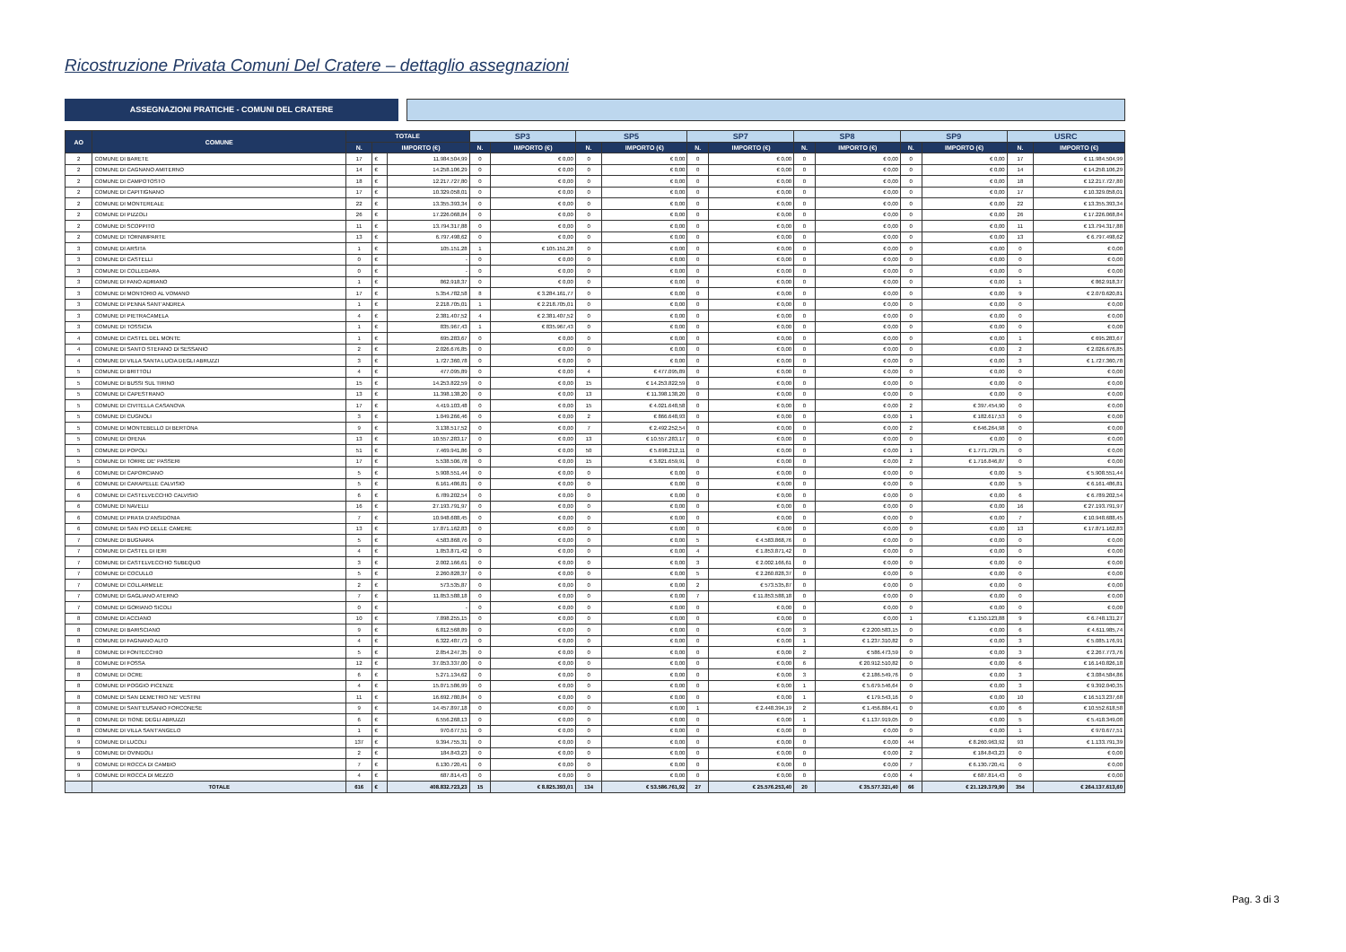Ricostruzione Privata Comuni Del Cratere – dettaglio assegnazioni
ASSEGNAZIONI PRATICHE - COMUNI DEL CRATERE
| AO | COMUNE | TOTALE | | | SP3 | | SP5 | | SP7 | | SP8 | | SP9 | | USRC | |
| --- | --- | --- | --- | --- | --- | --- | --- | --- | --- | --- | --- | --- | --- | --- | --- | --- |
| | | N. | IMPORTO (€) | | N. | IMPORTO (€) | N. | IMPORTO (€) | N. | IMPORTO (€) | N. | IMPORTO (€) | N. | IMPORTO (€) | N. | IMPORTO (€) |
| 2 | COMUNE DI BARETE | 17 | € | 11.984.504,99 | 0 | € 0,00 | 0 | € 0,00 | 0 | € 0,00 | 0 | € 0,00 | 0 | € 0,00 | 17 | € 11.984.504,99 |
| 2 | COMUNE DI CAGNANO AMITERNO | 14 | € | 14.258.106,29 | 0 | € 0,00 | 0 | € 0,00 | 0 | € 0,00 | 0 | € 0,00 | 0 | € 0,00 | 14 | € 14.258.106,29 |
| 2 | COMUNE DI CAMPOTOSTO | 18 | € | 12.217.727,80 | 0 | € 0,00 | 0 | € 0,00 | 0 | € 0,00 | 0 | € 0,00 | 0 | € 0,00 | 18 | € 12.217.727,80 |
| 2 | COMUNE DI CAPITIGNANO | 17 | € | 10.329.058,01 | 0 | € 0,00 | 0 | € 0,00 | 0 | € 0,00 | 0 | € 0,00 | 0 | € 0,00 | 17 | € 10.329.058,01 |
| 2 | COMUNE DI MONTEREALE | 22 | € | 13.355.393,34 | 0 | € 0,00 | 0 | € 0,00 | 0 | € 0,00 | 0 | € 0,00 | 0 | € 0,00 | 22 | € 13.355.393,34 |
| 2 | COMUNE DI PIZZOLI | 26 | € | 17.226.068,84 | 0 | € 0,00 | 0 | € 0,00 | 0 | € 0,00 | 0 | € 0,00 | 0 | € 0,00 | 26 | € 17.226.068,84 |
| 2 | COMUNE DI SCOPPITO | 11 | € | 13.794.317,88 | 0 | € 0,00 | 0 | € 0,00 | 0 | € 0,00 | 0 | € 0,00 | 0 | € 0,00 | 11 | € 13.794.317,88 |
| 2 | COMUNE DI TORNIMPARTE | 13 | € | 6.797.498,62 | 0 | € 0,00 | 0 | € 0,00 | 0 | € 0,00 | 0 | € 0,00 | 0 | € 0,00 | 13 | € 6.797.498,62 |
| 3 | COMUNE DI ARSITA | 1 | € | 105.151,28 | 1 | € 105.151,28 | 0 | € 0,00 | 0 | € 0,00 | 0 | € 0,00 | 0 | € 0,00 | 0 | € 0,00 |
| 3 | COMUNE DI CASTELLI | 0 | € | - | 0 | € 0,00 | 0 | € 0,00 | 0 | € 0,00 | 0 | € 0,00 | 0 | € 0,00 | 0 | € 0,00 |
| 3 | COMUNE DI COLLEDARA | 0 | € | - | 0 | € 0,00 | 0 | € 0,00 | 0 | € 0,00 | 0 | € 0,00 | 0 | € 0,00 | 0 | € 0,00 |
| 3 | COMUNE DI FANO ADRIANO | 1 | € | 862.918,37 | 0 | € 0,00 | 0 | € 0,00 | 0 | € 0,00 | 0 | € 0,00 | 0 | € 0,00 | 1 | € 862.918,37 |
| 3 | COMUNE DI MONTORIO AL VOMANO | 17 | € | 5.354.782,58 | 8 | € 3.284.161,77 | 0 | € 0,00 | 0 | € 0,00 | 0 | € 0,00 | 0 | € 0,00 | 9 | € 2.070.620,81 |
| 3 | COMUNE DI PENNA SANT'ANDREA | 1 | € | 2.218.705,01 | 1 | € 2.218.705,01 | 0 | € 0,00 | 0 | € 0,00 | 0 | € 0,00 | 0 | € 0,00 | 0 | € 0,00 |
| 3 | COMUNE DI PIETRACAMELA | 4 | € | 2.381.407,52 | 4 | € 2.381.407,52 | 0 | € 0,00 | 0 | € 0,00 | 0 | € 0,00 | 0 | € 0,00 | 0 | € 0,00 |
| 3 | COMUNE DI TOSSICIA | 1 | € | 835.967,43 | 1 | € 835.967,43 | 0 | € 0,00 | 0 | € 0,00 | 0 | € 0,00 | 0 | € 0,00 | 0 | € 0,00 |
| 4 | COMUNE DI CASTEL DEL MONTE | 1 | € | 695.283,67 | 0 | € 0,00 | 0 | € 0,00 | 0 | € 0,00 | 0 | € 0,00 | 0 | € 0,00 | 1 | € 695.283,67 |
| 4 | COMUNE DI SANTO STEFANO DI SESSANIO | 2 | € | 2.026.676,85 | 0 | € 0,00 | 0 | € 0,00 | 0 | € 0,00 | 0 | € 0,00 | 0 | € 0,00 | 2 | € 2.026.676,85 |
| 4 | COMUNE DI VILLA SANTA LUCIA DEGLI ABRUZZI | 3 | € | 1.727.360,78 | 0 | € 0,00 | 0 | € 0,00 | 0 | € 0,00 | 0 | € 0,00 | 0 | € 0,00 | 3 | € 1.727.360,78 |
| 5 | COMUNE DI BRITTOLI | 4 | € | 477.095,89 | 0 | € 0,00 | 4 | € 477.095,89 | 0 | € 0,00 | 0 | € 0,00 | 0 | € 0,00 | 0 | € 0,00 |
| 5 | COMUNE DI BUSSI SUL TIRINO | 15 | € | 14.253.822,59 | 0 | € 0,00 | 15 | € 14.253.822,59 | 0 | € 0,00 | 0 | € 0,00 | 0 | € 0,00 | 0 | € 0,00 |
| 5 | COMUNE DI CAPESTRANO | 13 | € | 11.398.138,20 | 0 | € 0,00 | 13 | € 11.398.138,20 | 0 | € 0,00 | 0 | € 0,00 | 0 | € 0,00 | 0 | € 0,00 |
| 5 | COMUNE DI CIVITELLA CASANOVA | 17 | € | 4.419.103,48 | 0 | € 0,00 | 15 | € 4.021.648,58 | 0 | € 0,00 | 0 | € 0,00 | 2 | € 397.454,90 | 0 | € 0,00 |
| 5 | COMUNE DI CUGNOLI | 3 | € | 1.049.266,46 | 0 | € 0,00 | 2 | € 866.648,93 | 0 | € 0,00 | 0 | € 0,00 | 1 | € 182.617,53 | 0 | € 0,00 |
| 5 | COMUNE DI MONTEBELLO DI BERTONA | 9 | € | 3.138.517,52 | 0 | € 0,00 | 7 | € 2.492.252,54 | 0 | € 0,00 | 0 | € 0,00 | 2 | € 646.264,98 | 0 | € 0,00 |
| 5 | COMUNE DI OFENA | 13 | € | 10.557.283,17 | 0 | € 0,00 | 13 | € 10.557.283,17 | 0 | € 0,00 | 0 | € 0,00 | 0 | € 0,00 | 0 | € 0,00 |
| 5 | COMUNE DI POPOLI | 51 | € | 7.469.941,86 | 0 | € 0,00 | 50 | € 5.698.212,11 | 0 | € 0,00 | 0 | € 0,00 | 1 | € 1.771.729,75 | 0 | € 0,00 |
| 5 | COMUNE DI TORRE DE' PASSERI | 17 | € | 5.538.506,78 | 0 | € 0,00 | 15 | € 3.821.659,91 | 0 | € 0,00 | 0 | € 0,00 | 2 | € 1.716.846,87 | 0 | € 0,00 |
| 6 | COMUNE DI CAPORCIANO | 5 | € | 5.908.551,44 | 0 | € 0,00 | 0 | € 0,00 | 0 | € 0,00 | 0 | € 0,00 | 0 | € 0,00 | 5 | € 5.908.551,44 |
| 6 | COMUNE DI CARAPELLE CALVISIO | 5 | € | 6.161.486,81 | 0 | € 0,00 | 0 | € 0,00 | 0 | € 0,00 | 0 | € 0,00 | 0 | € 0,00 | 5 | € 6.161.486,81 |
| 6 | COMUNE DI CASTELVECCHIO CALVISIO | 6 | € | 6.789.202,54 | 0 | € 0,00 | 0 | € 0,00 | 0 | € 0,00 | 0 | € 0,00 | 0 | € 0,00 | 6 | € 6.789.202,54 |
| 6 | COMUNE DI NAVELLI | 16 | € | 27.193.791,97 | 0 | € 0,00 | 0 | € 0,00 | 0 | € 0,00 | 0 | € 0,00 | 0 | € 0,00 | 16 | € 27.193.791,97 |
| 6 | COMUNE DI PRATA D'ANSIDONIA | 7 | € | 10.948.688,45 | 0 | € 0,00 | 0 | € 0,00 | 0 | € 0,00 | 0 | € 0,00 | 0 | € 0,00 | 7 | € 10.948.688,45 |
| 6 | COMUNE DI SAN PIO DELLE CAMERE | 13 | € | 17.871.162,83 | 0 | € 0,00 | 0 | € 0,00 | 0 | € 0,00 | 0 | € 0,00 | 0 | € 0,00 | 13 | € 17.871.162,83 |
| 7 | COMUNE DI BUGNARA | 5 | € | 4.583.868,76 | 0 | € 0,00 | 0 | € 0,00 | 5 | € 4.583.868,76 | 0 | € 0,00 | 0 | € 0,00 | 0 | € 0,00 |
| 7 | COMUNE DI CASTEL DI IERI | 4 | € | 1.853.871,42 | 0 | € 0,00 | 0 | € 0,00 | 4 | € 1.853.871,42 | 0 | € 0,00 | 0 | € 0,00 | 0 | € 0,00 |
| 7 | COMUNE DI CASTELVECCHIO SUBEQUO | 3 | € | 2.002.166,61 | 0 | € 0,00 | 0 | € 0,00 | 3 | € 2.002.166,61 | 0 | € 0,00 | 0 | € 0,00 | 0 | € 0,00 |
| 7 | COMUNE DI COCULLO | 5 | € | 2.260.828,37 | 0 | € 0,00 | 0 | € 0,00 | 5 | € 2.260.828,37 | 0 | € 0,00 | 0 | € 0,00 | 0 | € 0,00 |
| 7 | COMUNE DI COLLARMELE | 2 | € | 573.535,87 | 0 | € 0,00 | 0 | € 0,00 | 2 | € 573.535,87 | 0 | € 0,00 | 0 | € 0,00 | 0 | € 0,00 |
| 7 | COMUNE DI GAGLIANO ATERNO | 7 | € | 11.853.588,18 | 0 | € 0,00 | 0 | € 0,00 | 7 | € 11.853.588,18 | 0 | € 0,00 | 0 | € 0,00 | 0 | € 0,00 |
| 7 | COMUNE DI GORIANO SICOLI | 0 | € | - | 0 | € 0,00 | 0 | € 0,00 | 0 | € 0,00 | 0 | € 0,00 | 0 | € 0,00 | 0 | € 0,00 |
| 8 | COMUNE DI ACCIANO | 10 | € | 7.898.255,15 | 0 | € 0,00 | 0 | € 0,00 | 0 | € 0,00 | 0 | € 0,00 | 1 | € 1.150.123,88 | 9 | € 6.748.131,27 |
| 8 | COMUNE DI BARISCIANO | 9 | € | 6.812.568,89 | 0 | € 0,00 | 0 | € 0,00 | 0 | € 0,00 | 3 | € 2.200.583,15 | 0 | € 0,00 | 6 | € 4.611.985,74 |
| 8 | COMUNE DI FAGNANO ALTO | 4 | € | 6.322.487,73 | 0 | € 0,00 | 0 | € 0,00 | 0 | € 0,00 | 1 | € 1.237.310,82 | 0 | € 0,00 | 3 | € 5.085.176,91 |
| 8 | COMUNE DI FONTECCHIO | 5 | € | 2.854.247,35 | 0 | € 0,00 | 0 | € 0,00 | 0 | € 0,00 | 2 | € 586.473,59 | 0 | € 0,00 | 3 | € 2.267.773,76 |
| 8 | COMUNE DI FOSSA | 12 | € | 37.053.337,00 | 0 | € 0,00 | 0 | € 0,00 | 0 | € 0,00 | 6 | € 20.912.510,82 | 0 | € 0,00 | 6 | € 16.140.826,18 |
| 8 | COMUNE DI OCRE | 6 | € | 5.271.134,62 | 0 | € 0,00 | 0 | € 0,00 | 0 | € 0,00 | 3 | € 2.186.549,76 | 0 | € 0,00 | 3 | € 3.084.584,86 |
| 8 | COMUNE DI POGGIO PICENZE | 4 | € | 15.071.586,99 | 0 | € 0,00 | 0 | € 0,00 | 0 | € 0,00 | 1 | € 5.679.546,64 | 0 | € 0,00 | 3 | € 9.392.040,35 |
| 8 | COMUNE DI SAN DEMETRIO NE' VESTINI | 11 | € | 16.692.780,84 | 0 | € 0,00 | 0 | € 0,00 | 0 | € 0,00 | 1 | € 179.543,16 | 0 | € 0,00 | 10 | € 16.513.237,68 |
| 8 | COMUNE DI SANT'EUSANIO FORCONESE | 9 | € | 14.457.897,18 | 0 | € 0,00 | 0 | € 0,00 | 1 | € 2.448.394,19 | 2 | € 1.456.884,41 | 0 | € 0,00 | 6 | € 10.552.618,58 |
| 8 | COMUNE DI TIONE DEGLI ABRUZZI | 6 | € | 6.556.268,13 | 0 | € 0,00 | 0 | € 0,00 | 0 | € 0,00 | 1 | € 1.137.919,05 | 0 | € 0,00 | 5 | € 5.418.349,08 |
| 8 | COMUNE DI VILLA SANT'ANGELO | 1 | € | 970.677,51 | 0 | € 0,00 | 0 | € 0,00 | 0 | € 0,00 | 0 | € 0,00 | 0 | € 0,00 | 1 | € 970.677,51 |
| 9 | COMUNE DI LUCOLI | 137 | € | 9.394.755,31 | 0 | € 0,00 | 0 | € 0,00 | 0 | € 0,00 | 0 | € 0,00 | 44 | € 8.260.963,92 | 93 | € 1.133.791,39 |
| 9 | COMUNE DI OVINDOLI | 2 | € | 184.843,23 | 0 | € 0,00 | 0 | € 0,00 | 0 | € 0,00 | 0 | € 0,00 | 2 | € 184.843,23 | 0 | € 0,00 |
| 9 | COMUNE DI ROCCA DI CAMBIO | 7 | € | 6.130.720,41 | 0 | € 0,00 | 0 | € 0,00 | 0 | € 0,00 | 0 | € 0,00 | 7 | € 6.130.720,41 | 0 | € 0,00 |
| 9 | COMUNE DI ROCCA DI MEZZO | 4 | € | 687.814,43 | 0 | € 0,00 | 0 | € 0,00 | 0 | € 0,00 | 0 | € 0,00 | 4 | € 687.814,43 | 0 | € 0,00 |
| | TOTALE | 616 | € | 408.832.723,23 | 15 | € 8.825.393,01 | 134 | € 53.586.761,92 | 27 | € 25.576.253,40 | 20 | € 35.577.321,40 | 66 | € 21.129.379,90 | 354 | € 264.137.613,60 |
Pag. 3 di 3